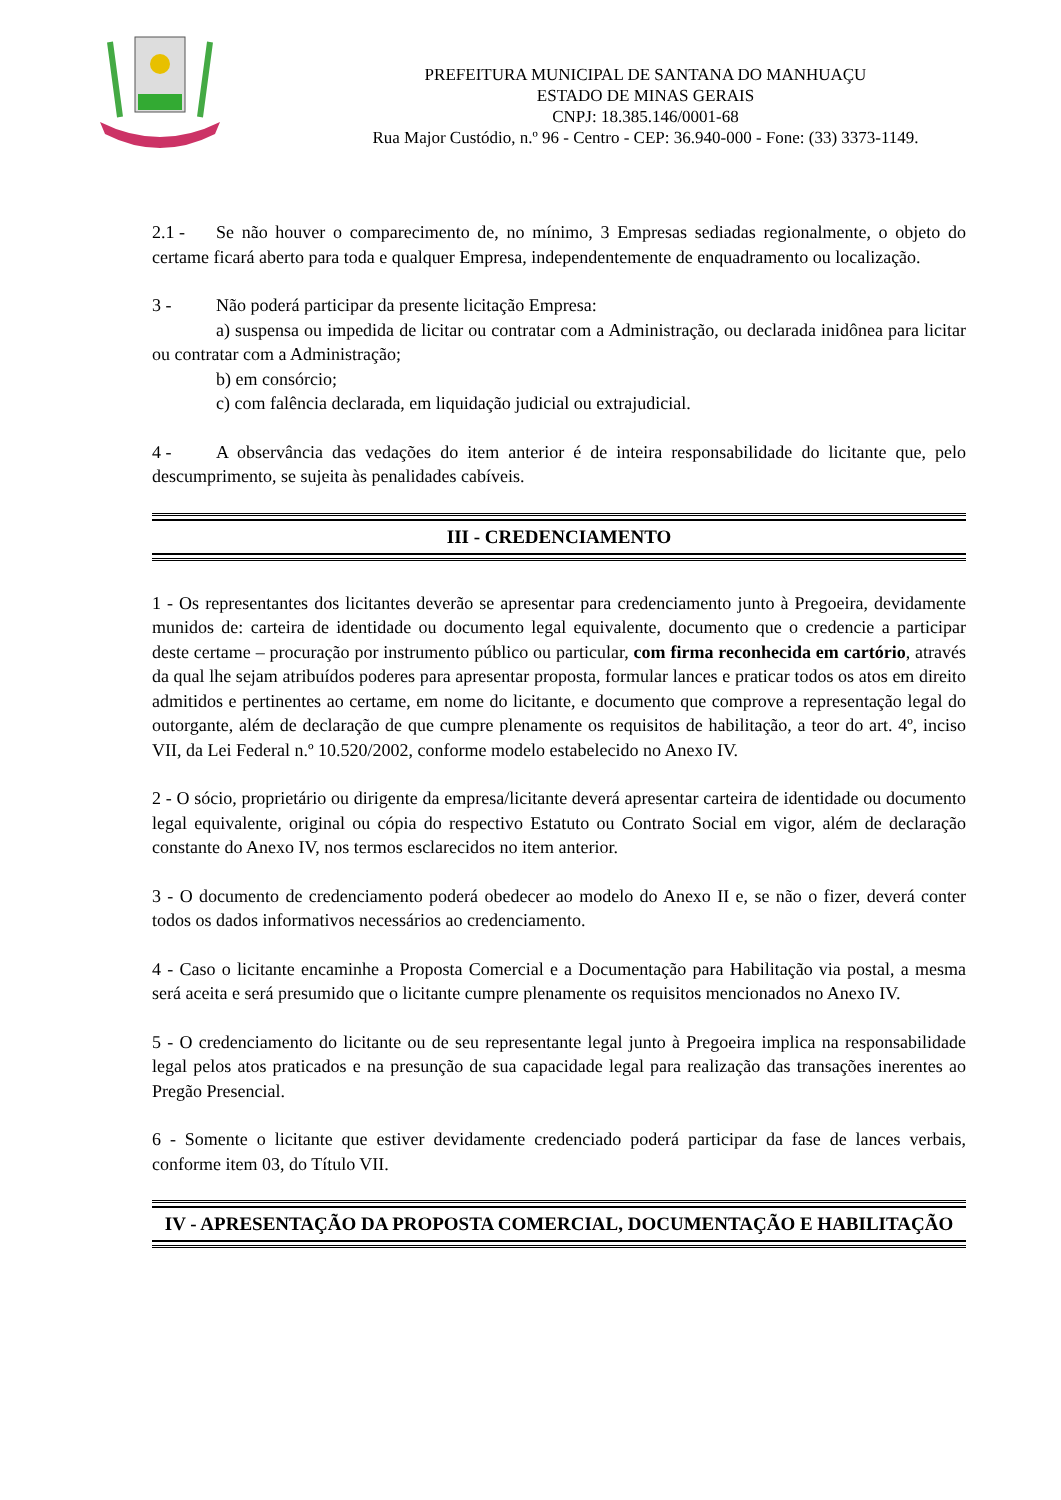PREFEITURA MUNICIPAL DE SANTANA DO MANHUAÇU
ESTADO DE MINAS GERAIS
CNPJ: 18.385.146/0001-68
Rua Major Custódio, n.º 96 - Centro - CEP: 36.940-000 - Fone: (33) 3373-1149.
2.1 - Se não houver o comparecimento de, no mínimo, 3 Empresas sediadas regionalmente, o objeto do certame ficará aberto para toda e qualquer Empresa, independentemente de enquadramento ou localização.
3 - Não poderá participar da presente licitação Empresa:
a) suspensa ou impedida de licitar ou contratar com a Administração, ou declarada inidônea para licitar ou contratar com a Administração;
b) em consórcio;
c) com falência declarada, em liquidação judicial ou extrajudicial.
4 - A observância das vedações do item anterior é de inteira responsabilidade do licitante que, pelo descumprimento, se sujeita às penalidades cabíveis.
III - CREDENCIAMENTO
1 - Os representantes dos licitantes deverão se apresentar para credenciamento junto à Pregoeira, devidamente munidos de: carteira de identidade ou documento legal equivalente, documento que o credencie a participar deste certame – procuração por instrumento público ou particular, com firma reconhecida em cartório, através da qual lhe sejam atribuídos poderes para apresentar proposta, formular lances e praticar todos os atos em direito admitidos e pertinentes ao certame, em nome do licitante, e documento que comprove a representação legal do outorgante, além de declaração de que cumpre plenamente os requisitos de habilitação, a teor do art. 4º, inciso VII, da Lei Federal n.º 10.520/2002, conforme modelo estabelecido no Anexo IV.
2 - O sócio, proprietário ou dirigente da empresa/licitante deverá apresentar carteira de identidade ou documento legal equivalente, original ou cópia do respectivo Estatuto ou Contrato Social em vigor, além de declaração constante do Anexo IV, nos termos esclarecidos no item anterior.
3 - O documento de credenciamento poderá obedecer ao modelo do Anexo II e, se não o fizer, deverá conter todos os dados informativos necessários ao credenciamento.
4 - Caso o licitante encaminhe a Proposta Comercial e a Documentação para Habilitação via postal, a mesma será aceita e será presumido que o licitante cumpre plenamente os requisitos mencionados no Anexo IV.
5 - O credenciamento do licitante ou de seu representante legal junto à Pregoeira implica na responsabilidade legal pelos atos praticados e na presunção de sua capacidade legal para realização das transações inerentes ao Pregão Presencial.
6 - Somente o licitante que estiver devidamente credenciado poderá participar da fase de lances verbais, conforme item 03, do Título VII.
IV - APRESENTAÇÃO DA PROPOSTA COMERCIAL, DOCUMENTAÇÃO E HABILITAÇÃO